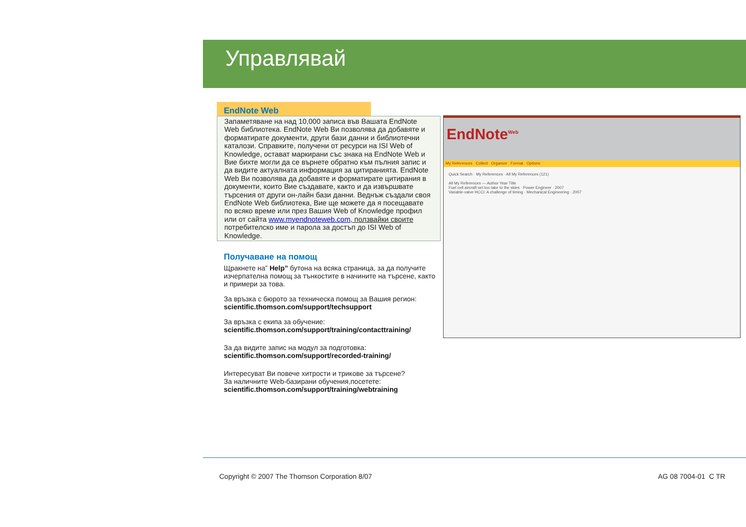Управлявай
EndNote Web
Запаметяване на над 10,000 записа във Вашата EndNote Web библиотека. EndNote Web Ви позволява да добавяте и форматирате документи, други бази данни и библиотечни каталози. Справките, получени от ресурси на ISI Web of Knowledge, остават маркирани със знака на EndNote Web и Вие бихте могли да се върнете обратно към пълния запис и да видите актуалната информация за цитиранията. EndNote Web Ви позволява да добавяте и форматирате цитирания в документи, които Вие създавате, както и да извършвате търсения от други он-лайн бази данни. Веднъж създали своя EndNote Web библиотека, Вие ще можете да я посещавате по всяко време или през Вашия Web of Knowledge профил или от сайта www.myendnoteweb.com, ползвайки своите потребителско име и парола за достъп до ISI Web of Knowledge.
Получаване на помощ
Щракнете на” Help” бутона на всяка страница, за да получите изчерпателна помощ за тънкостите в начините на търсене, както и примери за това.
За връзка с бюрото за техническа помощ за Вашия регион:
scientific.thomson.com/support/techsupport
За връзка с екипа за обучение:
scientific.thomson.com/support/training/contacttraining/
За да видите запис на модул за подготовка:
scientific.thomson.com/support/recorded-training/
Интересуват Ви повече хитрости и трикове за търсене?
За наличните Web-базирани обучения,посетете:
scientific.thomson.com/support/training/webtraining
EndNote<sup>Web</sup>
My References Collect Organize Format Options
Quick Search · My References · All My References (121)
All My References — Author Year Title
Fuel cell aircraft set too take to the skies · Power Engineer · 2007
Variable-valve HCCI: A challenge of timing · Mechanical Engineering · 2007
Copyright © 2007 The Thomson Corporation 8/07
AG 08 7004-01 C TR